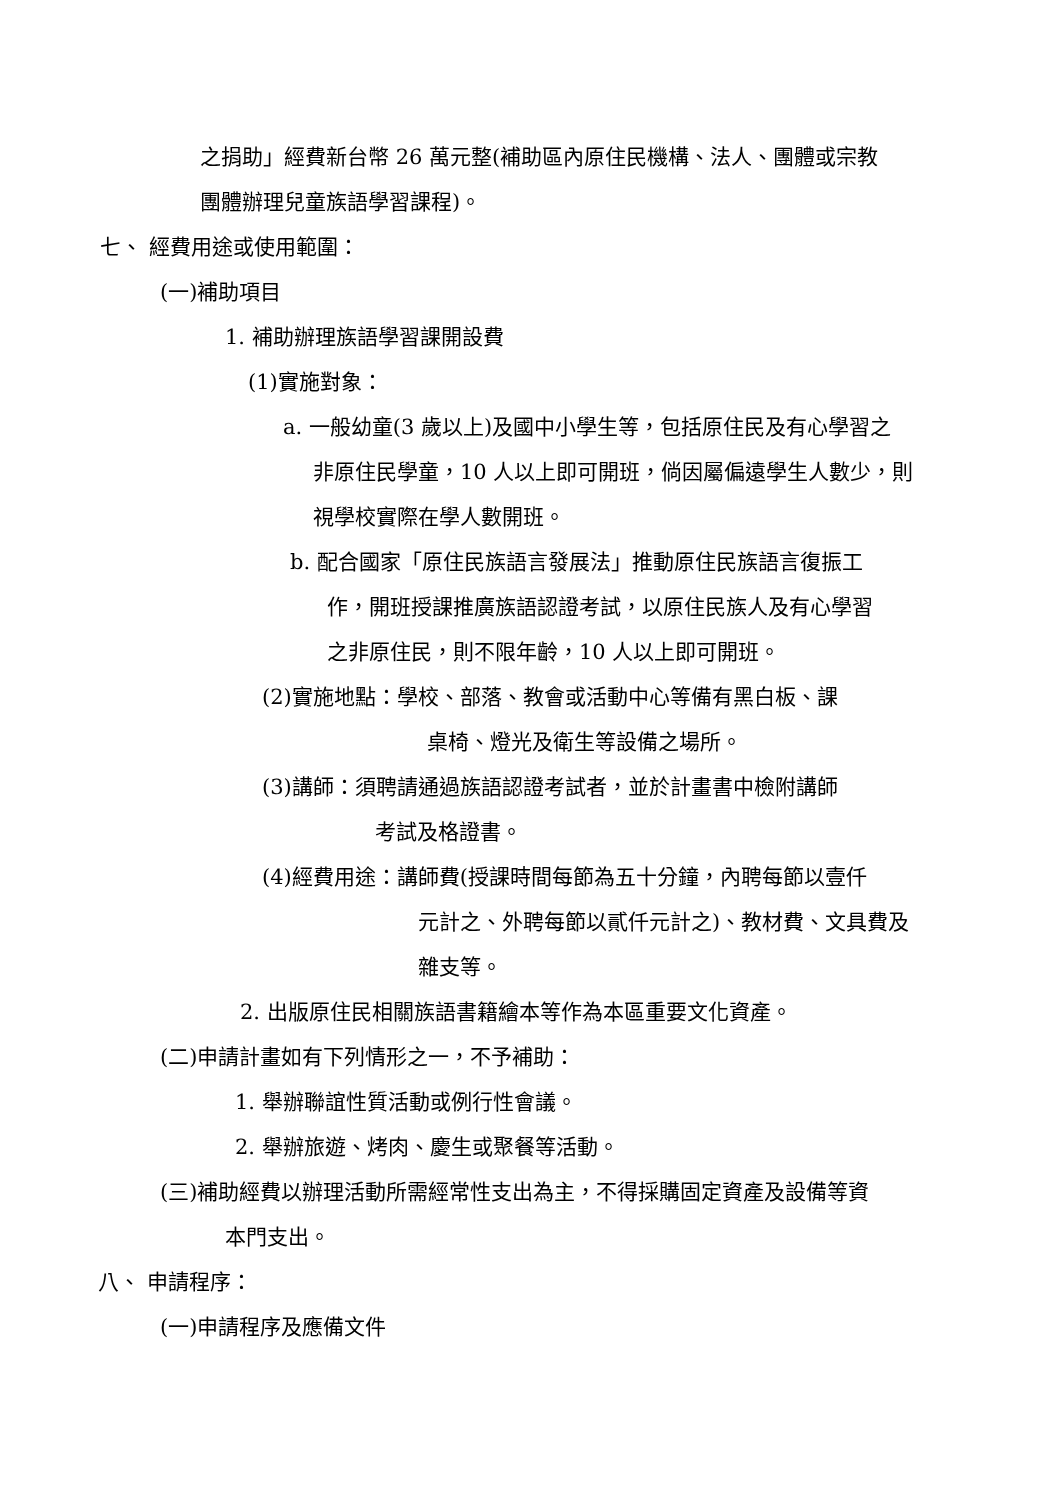之捐助」經費新台幣 26 萬元整(補助區內原住民機構、法人、團體或宗教
團體辦理兒童族語學習課程)。
七、 經費用途或使用範圍：
(一)補助項目
1. 補助辦理族語學習課開設費
(1)實施對象：
a. 一般幼童(3 歲以上)及國中小學生等，包括原住民及有心學習之
非原住民學童，10 人以上即可開班，倘因屬偏遠學生人數少，則
視學校實際在學人數開班。
b. 配合國家「原住民族語言發展法」推動原住民族語言復振工
作，開班授課推廣族語認證考試，以原住民族人及有心學習
之非原住民，則不限年齡，10 人以上即可開班。
(2)實施地點：學校、部落、教會或活動中心等備有黑白板、課
桌椅、燈光及衛生等設備之場所。
(3)講師：須聘請通過族語認證考試者，並於計畫書中檢附講師
考試及格證書。
(4)經費用途：講師費(授課時間每節為五十分鐘，內聘每節以壹仟
元計之、外聘每節以貳仟元計之)、教材費、文具費及
雜支等。
2. 出版原住民相關族語書籍繪本等作為本區重要文化資產。
(二)申請計畫如有下列情形之一，不予補助：
1. 舉辦聯誼性質活動或例行性會議。
2. 舉辦旅遊、烤肉、慶生或聚餐等活動。
(三)補助經費以辦理活動所需經常性支出為主，不得採購固定資產及設備等資
本門支出。
八、 申請程序：
(一)申請程序及應備文件